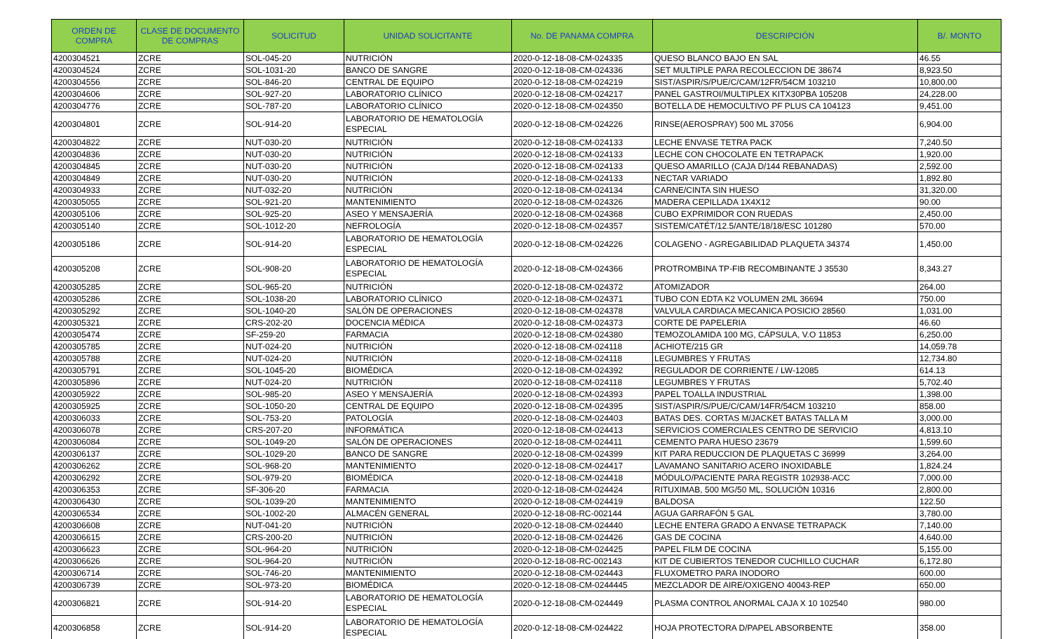| ORDEN DE COMPRA | CLASE DE DOCUMENTO DE COMPRAS | SOLICITUD | UNIDAD SOLICITANTE | No. DE PANAMA COMPRA | DESCRIPCIÓN | B/. MONTO |
| --- | --- | --- | --- | --- | --- | --- |
| 4200304521 | ZCRE | SOL-045-20 | NUTRICIÓN | 2020-0-12-18-08-CM-024335 | QUESO BLANCO BAJO EN SAL | 46.55 |
| 4200304524 | ZCRE | SOL-1031-20 | BANCO DE SANGRE | 2020-0-12-18-08-CM-024336 | SET MULTIPLE PARA RECOLECCION DE 38674 | 8,923.50 |
| 4200304556 | ZCRE | SOL-846-20 | CENTRAL DE EQUIPO | 2020-0-12-18-08-CM-024219 | SIST/ASPIR/S/PUE/C/CAM/12FR/54CM 103210 | 10,800.00 |
| 4200304606 | ZCRE | SOL-927-20 | LABORATORIO CLÍNICO | 2020-0-12-18-08-CM-024217 | PANEL GASTROI/MULTIPLEX KITX30PBA 105208 | 24,228.00 |
| 4200304776 | ZCRE | SOL-787-20 | LABORATORIO CLÍNICO | 2020-0-12-18-08-CM-024350 | BOTELLA DE HEMOCULTIVO PF PLUS CA 104123 | 9,451.00 |
| 4200304801 | ZCRE | SOL-914-20 | LABORATORIO DE HEMATOLOGÍA ESPECIAL | 2020-0-12-18-08-CM-024226 | RINSE(AEROSPRAY) 500 ML 37056 | 6,904.00 |
| 4200304822 | ZCRE | NUT-030-20 | NUTRICIÓN | 2020-0-12-18-08-CM-024133 | LECHE ENVASE TETRA PACK | 7,240.50 |
| 4200304836 | ZCRE | NUT-030-20 | NUTRICIÓN | 2020-0-12-18-08-CM-024133 | LECHE CON CHOCOLATE EN TETRAPACK | 1,920.00 |
| 4200304845 | ZCRE | NUT-030-20 | NUTRICIÓN | 2020-0-12-18-08-CM-024133 | QUESO AMARILLO (CAJA D/144 REBANADAS) | 2,592.00 |
| 4200304849 | ZCRE | NUT-030-20 | NUTRICIÓN | 2020-0-12-18-08-CM-024133 | NECTAR VARIADO | 1,892.80 |
| 4200304933 | ZCRE | NUT-032-20 | NUTRICIÓN | 2020-0-12-18-08-CM-024134 | CARNE/CINTA SIN HUESO | 31,320.00 |
| 4200305055 | ZCRE | SOL-921-20 | MANTENIMIENTO | 2020-0-12-18-08-CM-024326 | MADERA CEPILLADA 1X4X12 | 90.00 |
| 4200305106 | ZCRE | SOL-925-20 | ASEO Y MENSAJERÍA | 2020-0-12-18-08-CM-024368 | CUBO EXPRIMIDOR CON RUEDAS | 2,450.00 |
| 4200305140 | ZCRE | SOL-1012-20 | NEFROLOGÍA | 2020-0-12-18-08-CM-024357 | SISTEM/CATÉT/12.5/ANTE/18/18/ESC 101280 | 570.00 |
| 4200305186 | ZCRE | SOL-914-20 | LABORATORIO DE HEMATOLOGÍA ESPECIAL | 2020-0-12-18-08-CM-024226 | COLAGENO - AGREGABILIDAD PLAQUETA 34374 | 1,450.00 |
| 4200305208 | ZCRE | SOL-908-20 | LABORATORIO DE HEMATOLOGÍA ESPECIAL | 2020-0-12-18-08-CM-024366 | PROTROMBINA TP-FIB RECOMBINANTE J 35530 | 8,343.27 |
| 4200305285 | ZCRE | SOL-965-20 | NUTRICIÓN | 2020-0-12-18-08-CM-024372 | ATOMIZADOR | 264.00 |
| 4200305286 | ZCRE | SOL-1038-20 | LABORATORIO CLÍNICO | 2020-0-12-18-08-CM-024371 | TUBO CON EDTA K2 VOLUMEN 2ML 36694 | 750.00 |
| 4200305292 | ZCRE | SOL-1040-20 | SALÓN DE OPERACIONES | 2020-0-12-18-08-CM-024378 | VALVULA CARDIACA MECANICA POSICIO 28560 | 1,031.00 |
| 4200305321 | ZCRE | CRS-202-20 | DOCENCIA MÉDICA | 2020-0-12-18-08-CM-024373 | CORTE DE PAPELERIA | 46.60 |
| 4200305474 | ZCRE | SF-259-20 | FARMACIA | 2020-0-12-18-08-CM-024380 | TEMOZOLAMIDA 100 MG, CÁPSULA, V.O 11853 | 6,250.00 |
| 4200305785 | ZCRE | NUT-024-20 | NUTRICIÓN | 2020-0-12-18-08-CM-024118 | ACHIOTE/215 GR | 14,059.78 |
| 4200305788 | ZCRE | NUT-024-20 | NUTRICIÓN | 2020-0-12-18-08-CM-024118 | LEGUMBRES Y FRUTAS | 12,734.80 |
| 4200305791 | ZCRE | SOL-1045-20 | BIOMÉDICA | 2020-0-12-18-08-CM-024392 | REGULADOR DE CORRIENTE / LW-12085 | 614.13 |
| 4200305896 | ZCRE | NUT-024-20 | NUTRICIÓN | 2020-0-12-18-08-CM-024118 | LEGUMBRES Y FRUTAS | 5,702.40 |
| 4200305922 | ZCRE | SOL-985-20 | ASEO Y MENSAJERÍA | 2020-0-12-18-08-CM-024393 | PAPEL TOALLA INDUSTRIAL | 1,398.00 |
| 4200305925 | ZCRE | SOL-1050-20 | CENTRAL DE EQUIPO | 2020-0-12-18-08-CM-024395 | SIST/ASPIR/S/PUE/C/CAM/14FR/54CM 103210 | 858.00 |
| 4200306033 | ZCRE | SOL-753-20 | PATOLOGÍA | 2020-0-12-18-08-CM-024403 | BATAS DES. CORTAS M/JACKET BATAS TALLA M | 3,000.00 |
| 4200306078 | ZCRE | CRS-207-20 | INFORMÁTICA | 2020-0-12-18-08-CM-024413 | SERVICIOS COMERCIALES CENTRO DE SERVICIO | 4,813.10 |
| 4200306084 | ZCRE | SOL-1049-20 | SALÓN DE OPERACIONES | 2020-0-12-18-08-CM-024411 | CEMENTO PARA HUESO 23679 | 1,599.60 |
| 4200306137 | ZCRE | SOL-1029-20 | BANCO DE SANGRE | 2020-0-12-18-08-CM-024399 | KIT PARA REDUCCION DE PLAQUETAS C 36999 | 3,264.00 |
| 4200306262 | ZCRE | SOL-968-20 | MANTENIMIENTO | 2020-0-12-18-08-CM-024417 | LAVAMANO SANITARIO ACERO INOXIDABLE | 1,824.24 |
| 4200306292 | ZCRE | SOL-979-20 | BIOMÉDICA | 2020-0-12-18-08-CM-024418 | MÓDULO/PACIENTE PARA REGISTR 102938-ACC | 7,000.00 |
| 4200306353 | ZCRE | SF-306-20 | FARMACIA | 2020-0-12-18-08-CM-024424 | RITUXIMAB, 500 MG/50 ML, SOLUCIÓN 10316 | 2,800.00 |
| 4200306430 | ZCRE | SOL-1039-20 | MANTENIMIENTO | 2020-0-12-18-08-CM-024419 | BALDOSA | 122.50 |
| 4200306534 | ZCRE | SOL-1002-20 | ALMACÉN GENERAL | 2020-0-12-18-08-RC-002144 | AGUA GARRAFÓN 5 GAL | 3,780.00 |
| 4200306608 | ZCRE | NUT-041-20 | NUTRICIÓN | 2020-0-12-18-08-CM-024440 | LECHE ENTERA GRADO A ENVASE TETRAPACK | 7,140.00 |
| 4200306615 | ZCRE | CRS-200-20 | NUTRICIÓN | 2020-0-12-18-08-CM-024426 | GAS DE COCINA | 4,640.00 |
| 4200306623 | ZCRE | SOL-964-20 | NUTRICIÓN | 2020-0-12-18-08-CM-024425 | PAPEL FILM DE COCINA | 5,155.00 |
| 4200306626 | ZCRE | SOL-964-20 | NUTRICIÓN | 2020-0-12-18-08-RC-002143 | KIT DE CUBIERTOS TENEDOR CUCHILLO CUCHAR | 6,172.80 |
| 4200306714 | ZCRE | SOL-746-20 | MANTENIMIENTO | 2020-0-12-18-08-CM-024443 | FLUXOMETRO PARA INODORO | 600.00 |
| 4200306739 | ZCRE | SOL-973-20 | BIOMÉDICA | 2020-0-12-18-08-CM-0244445 | MEZCLADOR DE AIRE/OXIGENO 40043-REP | 650.00 |
| 4200306821 | ZCRE | SOL-914-20 | LABORATORIO DE HEMATOLOGÍA ESPECIAL | 2020-0-12-18-08-CM-024449 | PLASMA CONTROL ANORMAL CAJA X 10 102540 | 980.00 |
| 4200306858 | ZCRE | SOL-914-20 | LABORATORIO DE HEMATOLOGÍA ESPECIAL | 2020-0-12-18-08-CM-024422 | HOJA PROTECTORA D/PAPEL ABSORBENTE | 358.00 |